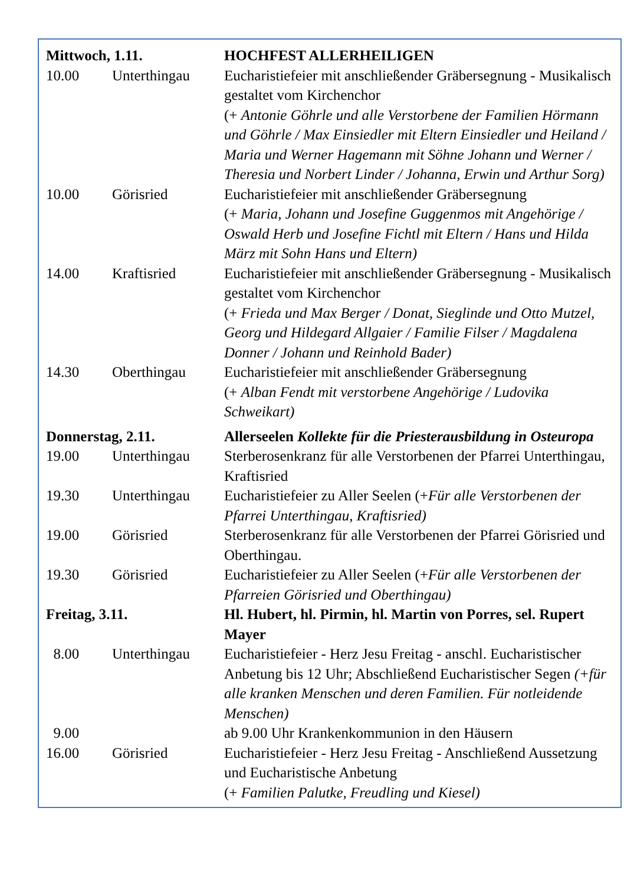| Mittwoch, 1.11. | | HOCHFEST ALLERHEILIGEN |
| 10.00 | Unterthingau | Eucharistiefeier mit anschließender Gräbersegnung - Musikalisch gestaltet vom Kirchenchor (+ Antonie Göhrle und alle Verstorbene der Familien Hörmann und Göhrle / Max Einsiedler mit Eltern Einsiedler und Heiland / Maria und Werner Hagemann mit Söhne Johann und Werner / Theresia und Norbert Linder / Johanna, Erwin und Arthur Sorg) |
| 10.00 | Görisried | Eucharistiefeier mit anschließender Gräbersegnung (+ Maria, Johann und Josefine Guggenmos mit Angehörige / Oswald Herb und Josefine Fichtl mit Eltern / Hans und Hilda März mit Sohn Hans und Eltern) |
| 14.00 | Kraftisried | Eucharistiefeier mit anschließender Gräbersegnung - Musikalisch gestaltet vom Kirchenchor (+ Frieda und Max Berger / Donat, Sieglinde und Otto Mutzel, Georg und Hildegard Allgaier / Familie Filser / Magdalena Donner / Johann und Reinhold Bader) |
| 14.30 | Oberthingau | Eucharistiefeier mit anschließender Gräbersegnung (+ Alban Fendt mit verstorbene Angehörige / Ludovika Schweikart) |
| Donnerstag, 2.11. | | Allerseelen Kollekte für die Priesterausbildung in Osteuropa |
| 19.00 | Unterthingau | Sterberosenkranz für alle Verstorbenen der Pfarrei Unterthingau, Kraftisried |
| 19.30 | Unterthingau | Eucharistiefeier zu Aller Seelen (+ Für alle Verstorbenen der Pfarrei Unterthingau, Kraftisried) |
| 19.00 | Görisried | Sterberosenkranz für alle Verstorbenen der Pfarrei Görisried und Oberthingau. |
| 19.30 | Görisried | Eucharistiefeier zu Aller Seelen (+ Für alle Verstorbenen der Pfarreien Görisried und Oberthingau) |
| Freitag, 3.11. | | Hl. Hubert, hl. Pirmin, hl. Martin von Porres, sel. Rupert Mayer |
| 8.00 | Unterthingau | Eucharistiefeier - Herz Jesu Freitag - anschl. Eucharistischer Anbetung bis 12 Uhr; Abschließend Eucharistischer Segen (+für alle kranken Menschen und deren Familien. Für notleidende Menschen) |
| 9.00 | | ab 9.00 Uhr Krankenkommunion in den Häusern |
| 16.00 | Görisried | Eucharistiefeier - Herz Jesu Freitag - Anschließend Aussetzung und Eucharistische Anbetung (+ Familien Palutke, Freudling und Kiesel) |